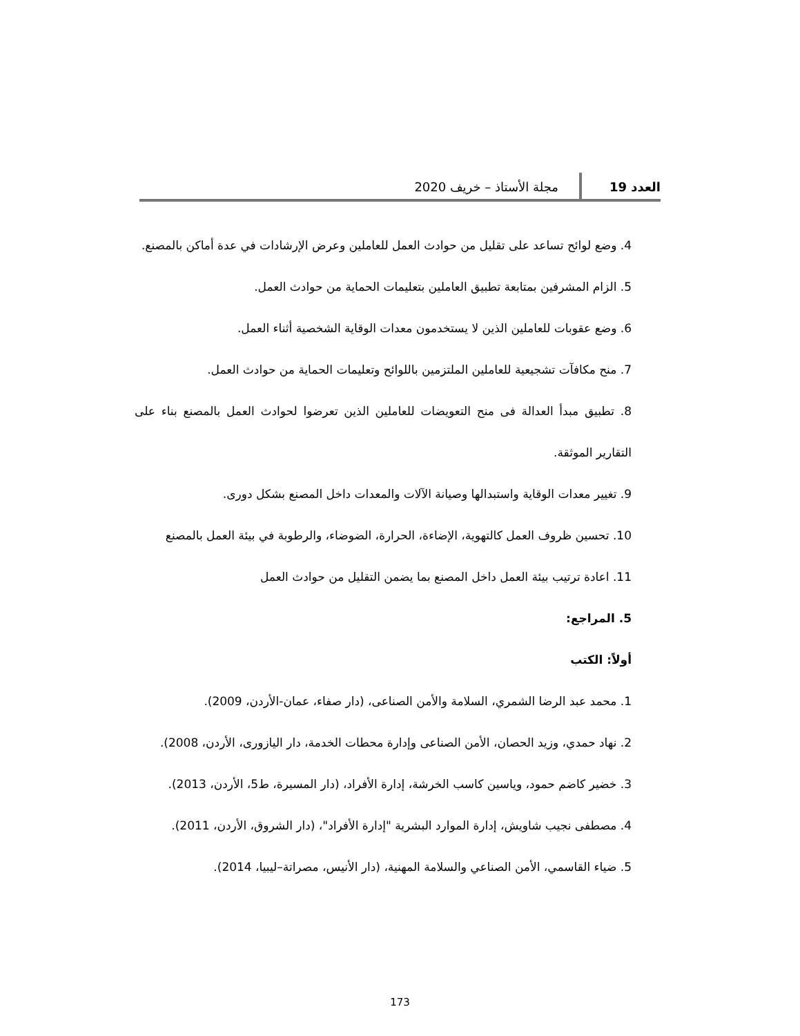العدد 19 مجلة الأستاذ – خريف 2020
4. وضع لوائح تساعد على تقليل من حوادث العمل للعاملين وعرض الإرشادات في عدة أماكن بالمصنع.
5. الزام المشرفين بمتابعة تطبيق العاملين بتعليمات الحماية من حوادث العمل.
6. وضع عقوبات للعاملين الذين لا يستخدمون معدات الوقاية الشخصية أثناء العمل.
7. منح مكافآت تشجيعية للعاملين الملتزمين باللوائح وتعليمات الحماية من حوادث العمل.
8. تطبيق مبدأ العدالة فى منح التعويضات للعاملين الذين تعرضوا لحوادث العمل بالمصنع بناء على التقارير الموثقة.
9. تغيير معدات الوقاية واستبدالها وصيانة الآلات والمعدات داخل المصنع بشكل دورى.
10. تحسين ظروف العمل كالتهوية، الإضاءة، الحرارة، الضوضاء، والرطوبة في بيئة العمل بالمصنع
11. اعادة ترتيب بيئة العمل داخل المصنع بما يضمن التقليل من حوادث العمل
5. المراجع:
أولاً: الكتب
1. محمد عبد الرضا الشمري، السلامة والأمن الصناعى، (دار صفاء، عمان-الأردن، 2009).
2. نهاد حمدي، وزيد الحصان، الأمن الصناعى وإدارة محطات الخدمة، دار اليازورى، الأردن، 2008).
3. خضير كاضم حمود، وياسين كاسب الخرشة، إدارة الأفراد، (دار المسيرة، ط5، الأردن، 2013).
4. مصطفى نجيب شاويش، إدارة الموارد البشرية "إدارة الأفراد"، (دار الشروق، الأردن، 2011).
5. ضياء القاسمي، الأمن الصناعي والسلامة المهنية، (دار الأنيس، مصراتة–ليبيا، 2014).
173